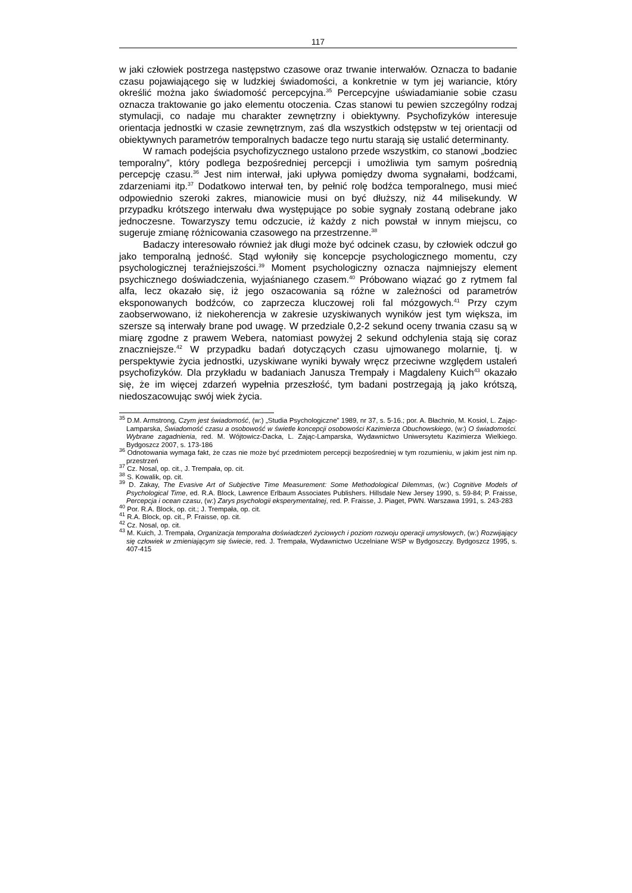117
w jaki człowiek postrzega następstwo czasowe oraz trwanie interwałów. Oznacza to badanie czasu pojawiającego się w ludzkiej świadomości, a konkretnie w tym jej wariancie, który określić można jako świadomość percepcyjna.<sup>35</sup> Percepcyjne uświadamianie sobie czasu oznacza traktowanie go jako elementu otoczenia. Czas stanowi tu pewien szczególny rodzaj stymulacji, co nadaje mu charakter zewnętrzny i obiektywny. Psychofizyków interesuje orientacja jednostki w czasie zewnętrznym, zaś dla wszystkich odstępstw w tej orientacji od obiektywnych parametrów temporalnych badacze tego nurtu starają się ustalić determinanty.
W ramach podejścia psychofizycznego ustalono przede wszystkim, co stanowi „bodziec temporalny”, który podlega bezpośredniej percepcji i umożliwia tym samym pośrednią percepcję czasu.<sup>36</sup> Jest nim interwał, jaki upływa pomiędzy dwoma sygnałami, bodźcami, zdarzeniami itp.<sup>37</sup> Dodatkowo interwał ten, by pełnić rolę bodźca temporalnego, musi mieć odpowiednio szeroki zakres, mianowicie musi on być dłuższy, niż 44 milisekundy. W przypadku krótszego interwału dwa występujące po sobie sygnały zostaną odebrane jako jednoczesne. Towarzyszy temu odczucie, iż każdy z nich powstał w innym miejscu, co sugeruje zmianę różnicowania czasowego na przestrzenne.<sup>38</sup>
Badaczy interesowało również jak długi może być odcinek czasu, by człowiek odczuł go jako temporalną jedność. Stąd wyłoniły się koncepcje psychologicznego momentu, czy psychologicznej teraźniejszości.<sup>39</sup> Moment psychologiczny oznacza najmniejszy element psychicznego doświadczenia, wyjaśnianego czasem.<sup>40</sup> Próbowano wiązać go z rytmem fal alfa, lecz okazało się, iż jego oszacowania są różne w zależności od parametrów eksponowanych bodźców, co zaprzecza kluczowej roli fal mózgowych.<sup>41</sup> Przy czym zaobserwowano, iż niekoherencja w zakresie uzyskiwanych wyników jest tym większa, im szersze są interwały brane pod uwagę. W przedziale 0,2-2 sekund oceny trwania czasu są w miarę zgodne z prawem Webera, natomiast powyżej 2 sekund odchylenia stają się coraz znaczniejsze.<sup>42</sup> W przypadku badań dotyczących czasu ujmowanego molarnie, tj. w perspektywie życia jednostki, uzyskiwane wyniki bywały wręcz przeciwne względem ustaleń psychofizyków. Dla przykładu w badaniach Janusza Trempały i Magdaleny Kuich<sup>43</sup> okazało się, że im więcej zdarzeń wypełnia przeszłość, tym badani postrzegają ją jako krótszą, niedoszacowując swój wiek życia.
<sup>35</sup> D.M. Armstrong, Czym jest świadomość, (w:) „Studia Psychologiczne” 1989, nr 37, s. 5-16.; por. A. Błachnio, M. Kosiol, L. Zając-Lamparska, Świadomość czasu a osobowość w świetle koncepcji osobowości Kazimierza Obuchowskiego, (w:) O świadomości. Wybrane zagadnienia, red. M. Wójtowicz-Dacka, L. Zając-Lamparska, Wydawnictwo Uniwersytetu Kazimierza Wielkiego. Bydgoszcz 2007, s. 173-186
<sup>36</sup> Odnotowania wymaga fakt, że czas nie może być przedmiotem percepcji bezpośredniej w tym rozumieniu, w jakim jest nim np. przestrzeń
<sup>37</sup> Cz. Nosal, op. cit., J. Trempała, op. cit.
<sup>38</sup> S. Kowalik, op. cit.
<sup>39</sup> D. Zakay, The Evasive Art of Subjective Time Measurement: Some Methodological Dilemmas, (w:) Cognitive Models of Psychological Time, ed. R.A. Block, Lawrence Erlbaum Associates Publishers. Hillsdale New Jersey 1990, s. 59-84; P. Fraisse, Percepcja i ocean czasu, (w:) Zarys psychologii eksperymentalnej, red. P. Fraisse, J. Piaget, PWN. Warszawa 1991, s. 243-283
<sup>40</sup> Por. R.A. Block, op. cit.; J. Trempała, op. cit.
<sup>41</sup> R.A. Block, op. cit., P. Fraisse, op. cit.
<sup>42</sup> Cz. Nosal, op. cit.
<sup>43</sup> M. Kuich, J. Trempała, Organizacja temporalna doświadczeń życiowych i poziom rozwoju operacji umysłowych, (w:) Rozwijający się człowiek w zmieniającym się świecie, red. J. Trempała, Wydawnictwo Uczelniane WSP w Bydgoszczy. Bydgoszcz 1995, s. 407-415